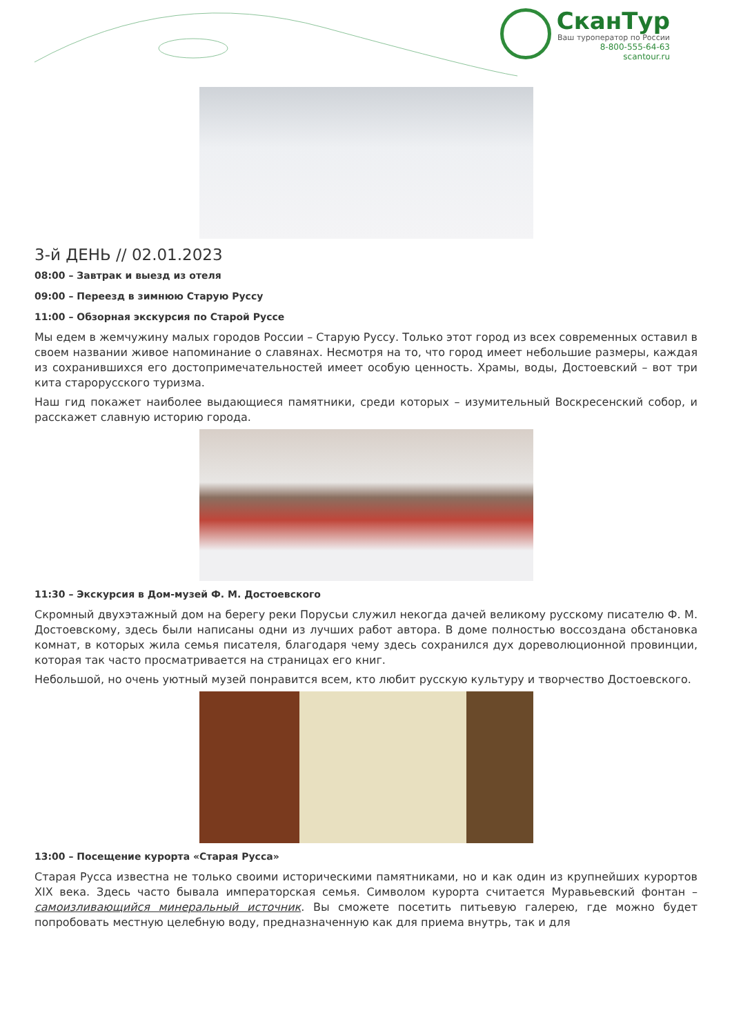СканТур
Ваш туроператор по России
8-800-555-64-63
scantour.ru
3-й ДЕНЬ // 02.01.2023
08:00 – Завтрак и выезд из отеля
09:00 – Переезд в зимнюю Старую Руссу
11:00 – Обзорная экскурсия по Старой Руссе
Мы едем в жемчужину малых городов России – Старую Руссу. Только этот город из всех современных оставил в своем названии живое напоминание о славянах. Несмотря на то, что город имеет небольшие размеры, каждая из сохранившихся его достопримечательностей имеет особую ценность. Храмы, воды, Достоевский – вот три кита старорусского туризма.
Наш гид покажет наиболее выдающиеся памятники, среди которых – изумительный Воскресенский собор, и расскажет славную историю города.
11:30 – Экскурсия в Дом-музей Ф. М. Достоевского
Скромный двухэтажный дом на берегу реки Порусьи служил некогда дачей великому русскому писателю Ф. М. Достоевскому, здесь были написаны одни из лучших работ автора. В доме полностью воссоздана обстановка комнат, в которых жила семья писателя, благодаря чему здесь сохранился дух дореволюционной провинции, которая так часто просматривается на страницах его книг.
Небольшой, но очень уютный музей понравится всем, кто любит русскую культуру и творчество Достоевского.
13:00 – Посещение курорта «Старая Русса»
Старая Русса известна не только своими историческими памятниками, но и как один из крупнейших курортов XIX века. Здесь часто бывала императорская семья. Символом курорта считается Муравьевский фонтан – самоизливающийся минеральный источник. Вы сможете посетить питьевую галерею, где можно будет попробовать местную целебную воду, предназначенную как для приема внутрь, так и для